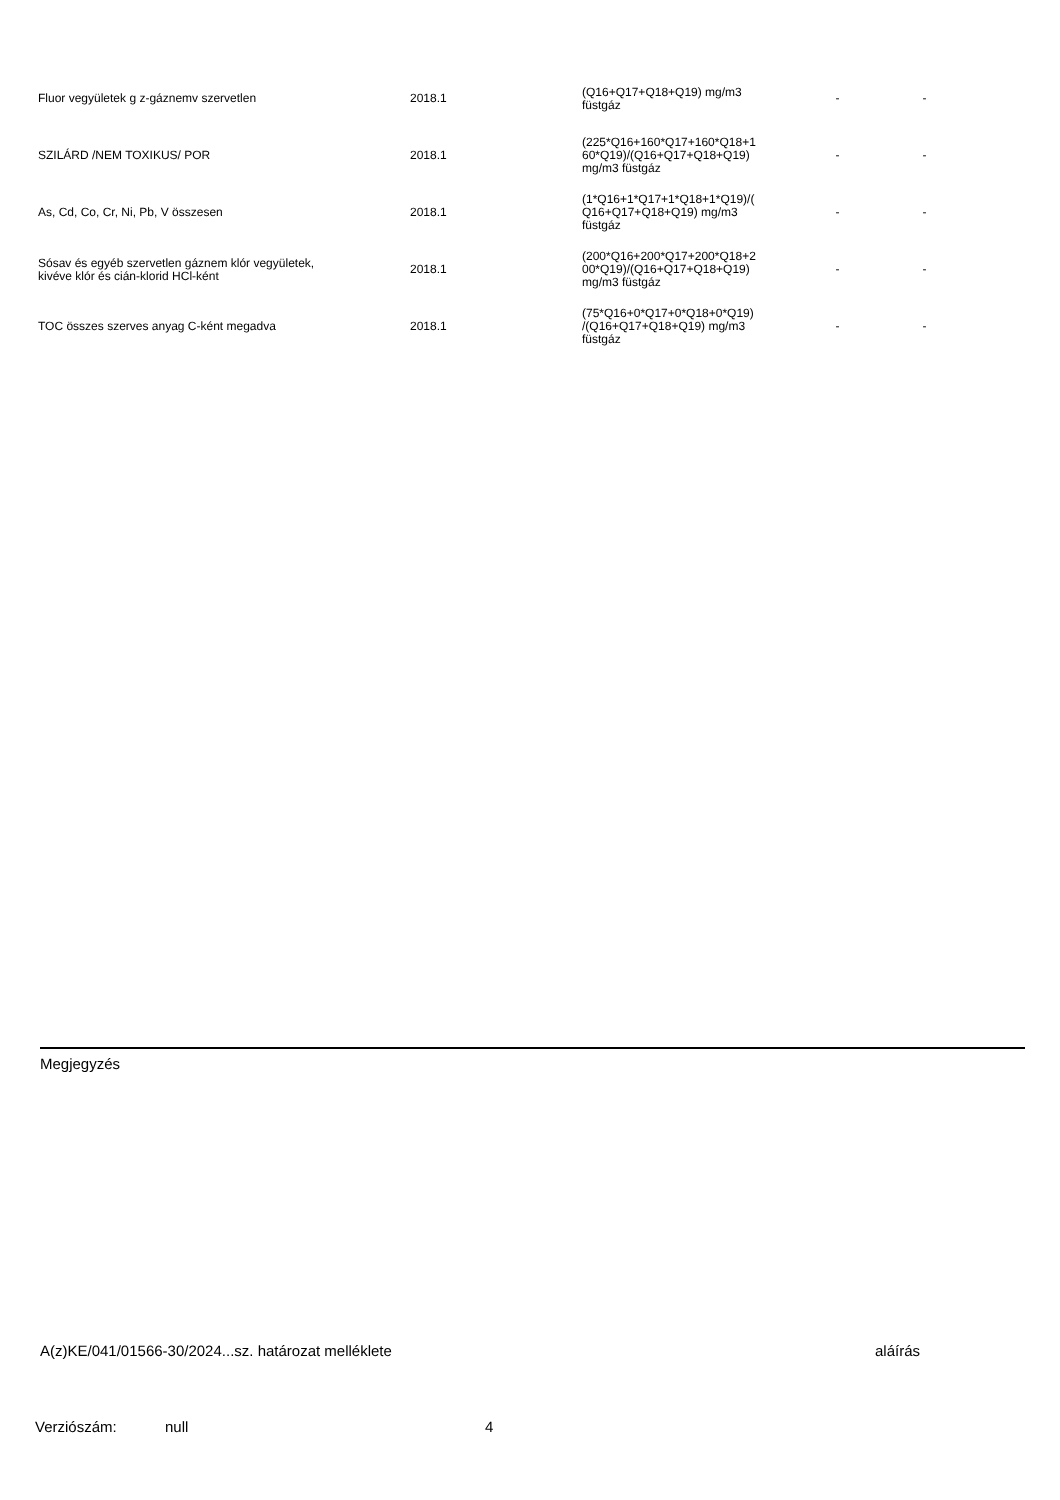| Fluor vegyületek g z-gáznemv szervetlen | 2018.1 | (Q16+Q17+Q18+Q19) mg/m3 füstgáz | - | - |
| SZILÁRD /NEM TOXIKUS/ POR | 2018.1 | (225*Q16+160*Q17+160*Q18+1 60*Q19)/(Q16+Q17+Q18+Q19) mg/m3 füstgáz | - | - |
| As, Cd, Co, Cr, Ni, Pb, V összesen | 2018.1 | (1*Q16+1*Q17+1*Q18+1*Q19)/( Q16+Q17+Q18+Q19) mg/m3 füstgáz | - | - |
| Sósav és egyéb szervetlen gáznem klór vegyületek, kivéve klór és cián-klorid HCl-ként | 2018.1 | (200*Q16+200*Q17+200*Q18+2 00*Q19)/(Q16+Q17+Q18+Q19) mg/m3 füstgáz | - | - |
| TOC összes szerves anyag C-ként megadva | 2018.1 | (75*Q16+0*Q17+0*Q18+0*Q19) /(Q16+Q17+Q18+Q19) mg/m3 füstgáz | - | - |
Megjegyzés
A(z)KE/041/01566-30/2024...sz. határozat melléklete aláírás
Verziószám: null 4